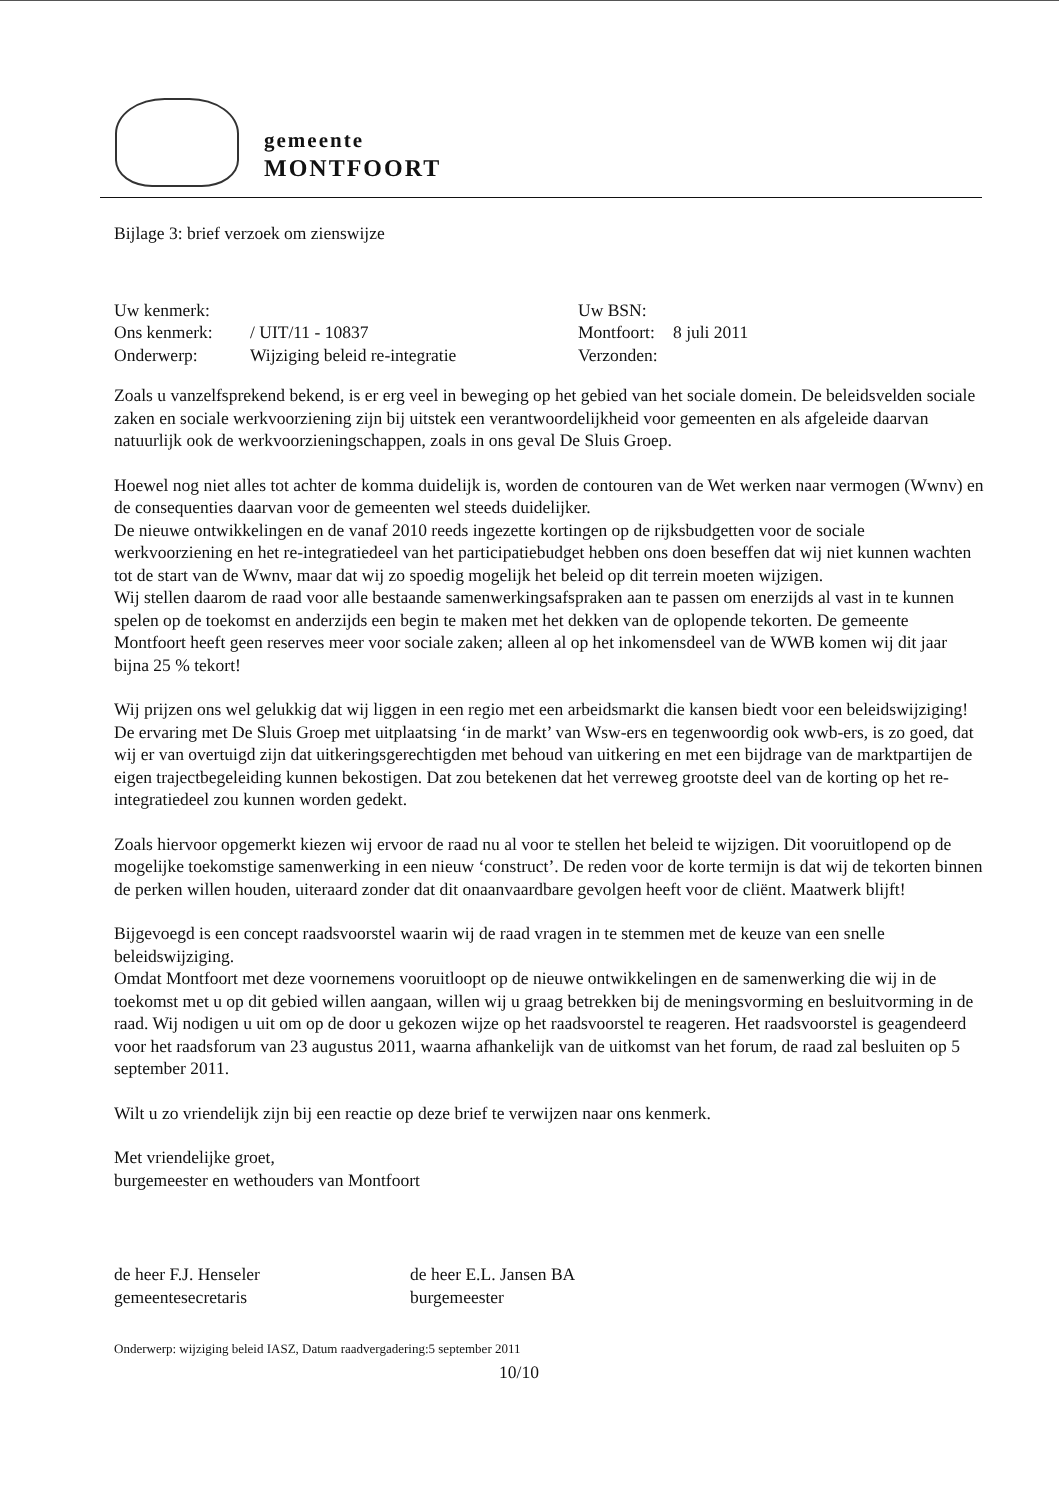gemeente
MONTFOORT
Bijlage 3: brief verzoek om zienswijze
| Uw kenmerk: | | Uw BSN: | |
| Ons kenmerk: | / UIT/11 - 10837 | Montfoort: | 8 juli 2011 |
| Onderwerp: | Wijziging beleid re-integratie | Verzonden: | |
Zoals u vanzelfsprekend bekend, is er erg veel in beweging op het gebied van het sociale domein. De beleidsvelden sociale zaken en sociale werkvoorziening zijn bij uitstek een verantwoordelijkheid voor gemeenten en als afgeleide daarvan natuurlijk ook de werkvoorzieningschappen, zoals in ons geval De Sluis Groep.
Hoewel nog niet alles tot achter de komma duidelijk is, worden de contouren van de Wet werken naar vermogen (Wwnv) en de consequenties daarvan voor de gemeenten wel steeds duidelijker.
De nieuwe ontwikkelingen en de vanaf 2010 reeds ingezette kortingen op de rijksbudgetten voor de sociale werkvoorziening en het re-integratiedeel van het participatiebudget hebben ons doen beseffen dat wij niet kunnen wachten tot de start van de Wwnv, maar dat wij zo spoedig mogelijk het beleid op dit terrein moeten wijzigen.
Wij stellen daarom de raad voor alle bestaande samenwerkingsafspraken aan te passen om enerzijds al vast in te kunnen spelen op de toekomst en anderzijds een begin te maken met het dekken van de oplopende tekorten. De gemeente Montfoort heeft geen reserves meer voor sociale zaken; alleen al op het inkomensdeel van de WWB komen wij dit jaar bijna 25 % tekort!
Wij prijzen ons wel gelukkig dat wij liggen in een regio met een arbeidsmarkt die kansen biedt voor een beleidswijziging! De ervaring met De Sluis Groep met uitplaatsing ‘in de markt’ van Wsw-ers en tegenwoordig ook wwb-ers, is zo goed, dat wij er van overtuigd zijn dat uitkeringsgerechtigden met behoud van uitkering en met een bijdrage van de marktpartijen de eigen trajectbegeleiding kunnen bekostigen. Dat zou betekenen dat het verreweg grootste deel van de korting op het re-integratiedeel zou kunnen worden gedekt.
Zoals hiervoor opgemerkt kiezen wij ervoor de raad nu al voor te stellen het beleid te wijzigen. Dit vooruitlopend op de mogelijke toekomstige samenwerking in een nieuw ‘construct’. De reden voor de korte termijn is dat wij de tekorten binnen de perken willen houden, uiteraard zonder dat dit onaanvaardbare gevolgen heeft voor de cliënt. Maatwerk blijft!
Bijgevoegd is een concept raadsvoorstel waarin wij de raad vragen in te stemmen met de keuze van een snelle beleidswijziging.
Omdat Montfoort met deze voornemens vooruitloopt op de nieuwe ontwikkelingen en de samenwerking die wij in de toekomst met u op dit gebied willen aangaan, willen wij u graag betrekken bij de meningsvorming en besluitvorming in de raad. Wij nodigen u uit om op de door u gekozen wijze op het raadsvoorstel te reageren. Het raadsvoorstel is geagendeerd voor het raadsforum van 23 augustus 2011, waarna afhankelijk van de uitkomst van het forum, de raad zal besluiten op 5 september 2011.
Wilt u zo vriendelijk zijn bij een reactie op deze brief te verwijzen naar ons kenmerk.
Met vriendelijke groet,
burgemeester en wethouders van Montfoort
| de heer F.J. Henseler gemeentesecretaris | de heer E.L. Jansen BA burgemeester |
Onderwerp: wijziging beleid IASZ, Datum raadvergadering:5 september 2011
10/10